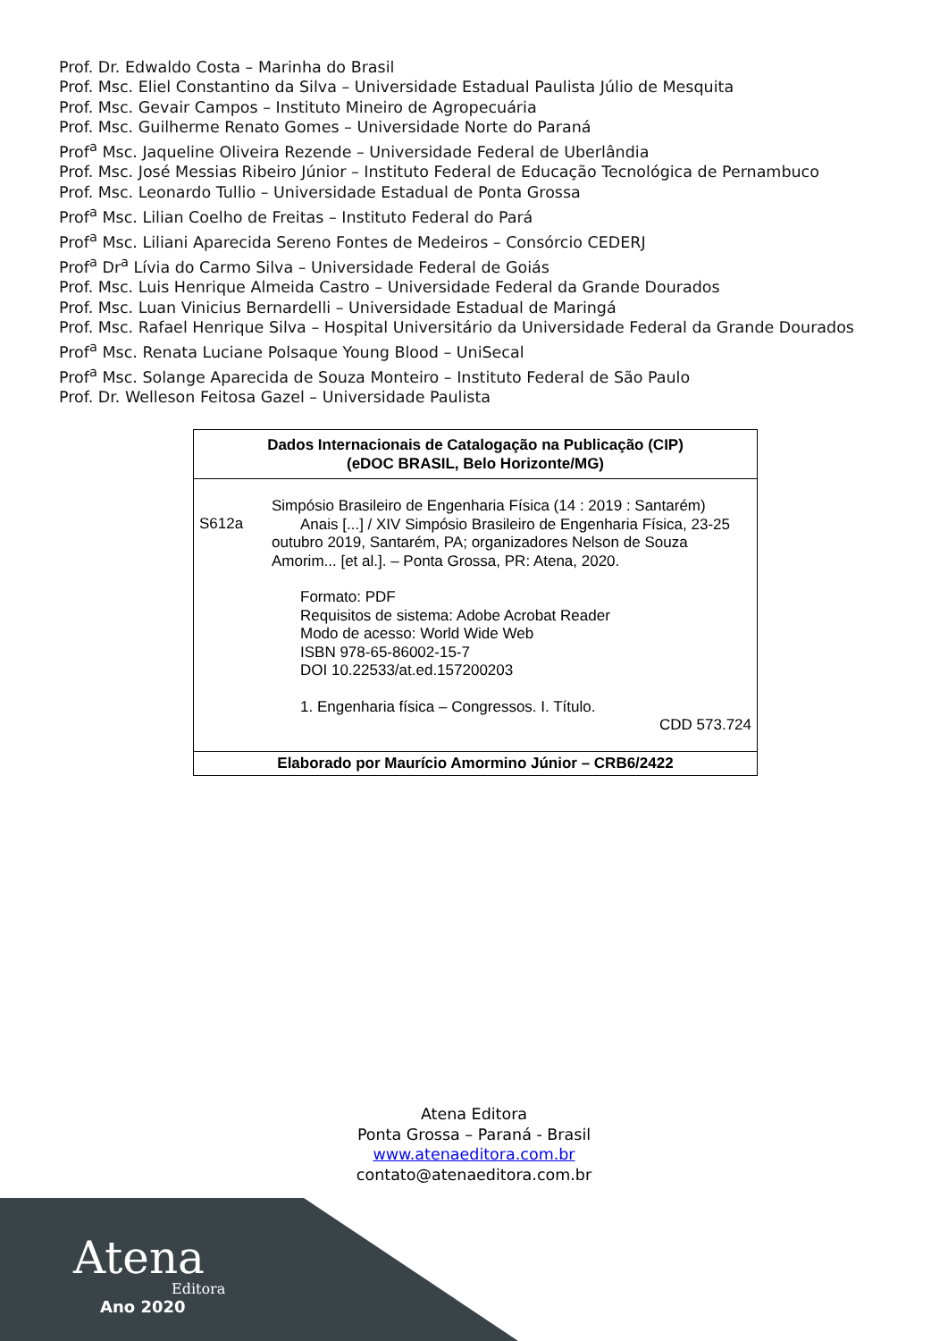Prof. Dr. Edwaldo Costa – Marinha do Brasil
Prof. Msc. Eliel Constantino da Silva – Universidade Estadual Paulista Júlio de Mesquita
Prof. Msc. Gevair Campos – Instituto Mineiro de Agropecuária
Prof. Msc. Guilherme Renato Gomes – Universidade Norte do Paraná
Prof<sup>a</sup> Msc. Jaqueline Oliveira Rezende – Universidade Federal de Uberlândia
Prof. Msc. José Messias Ribeiro Júnior – Instituto Federal de Educação Tecnológica de Pernambuco
Prof. Msc. Leonardo Tullio – Universidade Estadual de Ponta Grossa
Prof<sup>a</sup> Msc. Lilian Coelho de Freitas – Instituto Federal do Pará
Prof<sup>a</sup> Msc. Liliani Aparecida Sereno Fontes de Medeiros – Consórcio CEDERJ
Prof<sup>a</sup> Dr<sup>a</sup> Lívia do Carmo Silva – Universidade Federal de Goiás
Prof. Msc. Luis Henrique Almeida Castro – Universidade Federal da Grande Dourados
Prof. Msc. Luan Vinicius Bernardelli – Universidade Estadual de Maringá
Prof. Msc. Rafael Henrique Silva – Hospital Universitário da Universidade Federal da Grande Dourados
Prof<sup>a</sup> Msc. Renata Luciane Polsaque Young Blood – UniSecal
Prof<sup>a</sup> Msc. Solange Aparecida de Souza Monteiro – Instituto Federal de São Paulo
Prof. Dr. Welleson Feitosa Gazel – Universidade Paulista
| Dados Internacionais de Catalogação na Publicação (CIP) (eDOC BRASIL, Belo Horizonte/MG) |
| --- |
| S612a Simpósio Brasileiro de Engenharia Física (14 : 2019 : Santarém) Anais [...] / XIV Simpósio Brasileiro de Engenharia Física, 23-25 outubro 2019, Santarém, PA; organizadores Nelson de Souza Amorim... [et al.]. – Ponta Grossa, PR: Atena, 2020. Formato: PDF Requisitos de sistema: Adobe Acrobat Reader Modo de acesso: World Wide Web ISBN 978-65-86002-15-7 DOI 10.22533/at.ed.157200203 1. Engenharia física – Congressos. I. Título. CDD 573.724 |
| Elaborado por Maurício Amormino Júnior – CRB6/2422 |
Atena Editora
Ponta Grossa – Paraná - Brasil
www.atenaeditora.com.br
contato@atenaeditora.com.br
Atena
Editora
Ano 2020